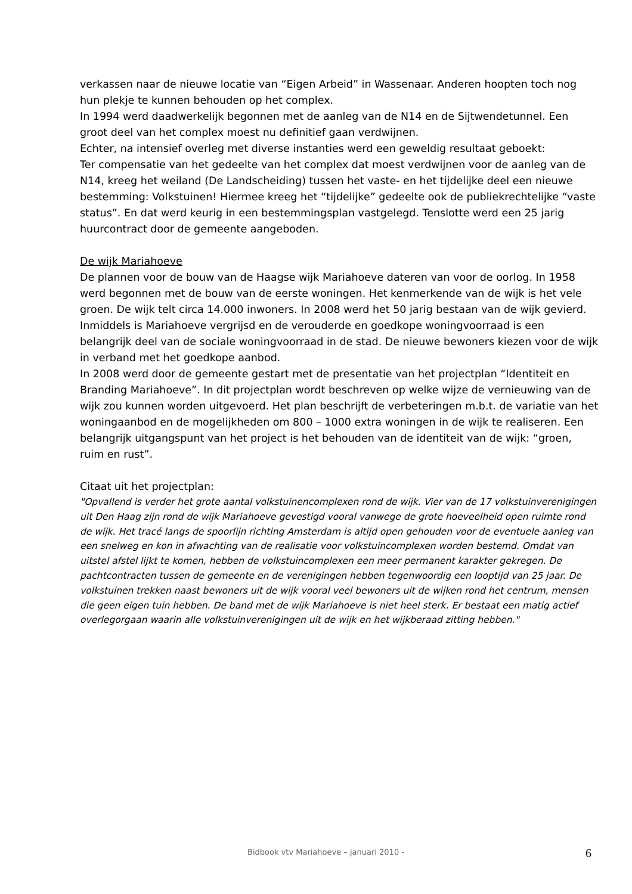verkassen naar de nieuwe locatie van “Eigen Arbeid” in Wassenaar. Anderen hoopten toch nog hun plekje te kunnen behouden op het complex.
In 1994 werd daadwerkelijk begonnen met de aanleg van de N14 en de Sijtwendetunnel. Een groot deel van het complex moest nu definitief gaan verdwijnen.
Echter, na intensief overleg met diverse instanties werd een geweldig resultaat geboekt:
Ter compensatie van het gedeelte van het complex dat moest verdwijnen voor de aanleg van de N14, kreeg het weiland (De Landscheiding) tussen het vaste- en het tijdelijke deel een nieuwe bestemming: Volkstuinen! Hiermee kreeg het “tijdelijke” gedeelte ook de publiekrechtelijke “vaste status”. En dat werd keurig in een bestemmingsplan vastgelegd. Tenslotte werd een 25 jarig huurcontract door de gemeente aangeboden.
De wijk Mariahoeve
De plannen voor de bouw van de Haagse wijk Mariahoeve dateren van voor de oorlog. In 1958 werd begonnen met de bouw van de eerste woningen. Het kenmerkende van de wijk is het vele groen. De wijk telt circa 14.000 inwoners. In 2008 werd het 50 jarig bestaan van de wijk gevierd.
Inmiddels is Mariahoeve vergrijsd en de verouderde en goedkope woningvoorraad is een belangrijk deel van de sociale woningvoorraad in de stad. De nieuwe bewoners kiezen voor de wijk in verband met het goedkope aanbod.
In 2008 werd door de gemeente gestart met de presentatie van het projectplan “Identiteit en Branding Mariahoeve”. In dit projectplan wordt beschreven op welke wijze de vernieuwing van de wijk zou kunnen worden uitgevoerd. Het plan beschrijft de verbeteringen m.b.t. de variatie van het woningaanbod en de mogelijkheden om 800 – 1000 extra woningen in de wijk te realiseren. Een belangrijk uitgangspunt van het project is het behouden van de identiteit van de wijk: “groen, ruim en rust”.
Citaat uit het projectplan:
"Opvallend is verder het grote aantal volkstuinencomplexen rond de wijk. Vier van de 17 volkstuinverenigingen uit Den Haag zijn rond de wijk Mariahoeve gevestigd vooral vanwege de grote hoeveelheid open ruimte rond de wijk. Het tracé langs de spoorlijn richting Amsterdam is altijd open gehouden voor de eventuele aanleg van een snelweg en kon in afwachting van de realisatie voor volkstuincomplexen worden bestemd. Omdat van uitstel afstel lijkt te komen, hebben de volkstuincomplexen een meer permanent karakter gekregen. De pachtcontracten tussen de gemeente en de verenigingen hebben tegenwoordig een looptijd van 25 jaar. De volkstuinen trekken naast bewoners uit de wijk vooral veel bewoners uit de wijken rond het centrum, mensen die geen eigen tuin hebben. De band met de wijk Mariahoeve is niet heel sterk. Er bestaat een matig actief overlegorgaan waarin alle volkstuinverenigingen uit de wijk en het wijkberaad zitting hebben."
Bidbook vtv Mariahoeve – januari 2010 - 6